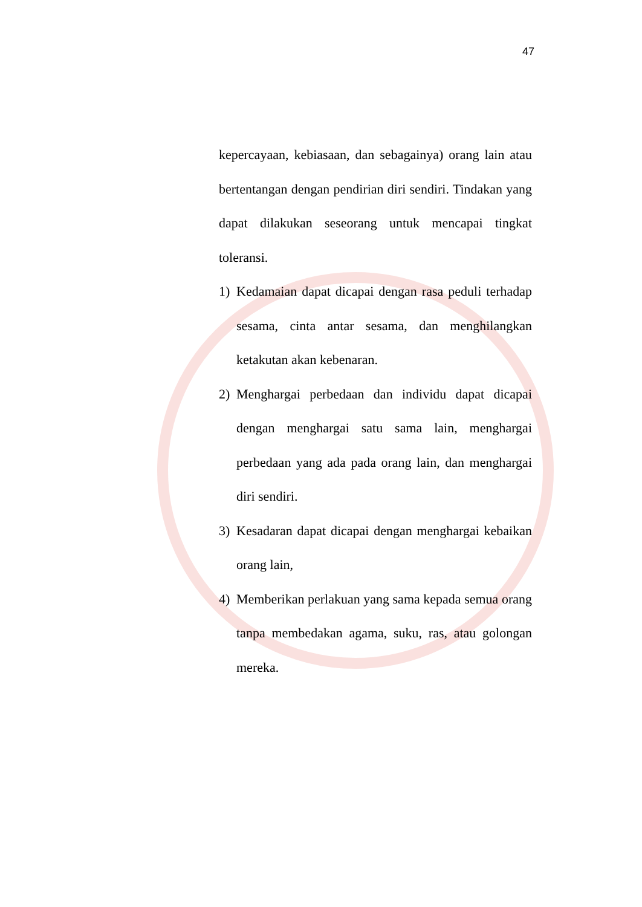47
kepercayaan, kebiasaan, dan sebagainya) orang lain atau bertentangan dengan pendirian diri sendiri. Tindakan yang dapat dilakukan seseorang untuk mencapai tingkat toleransi.
1) Kedamaian dapat dicapai dengan rasa peduli terhadap sesama, cinta antar sesama, dan menghilangkan ketakutan akan kebenaran.
2) Menghargai perbedaan dan individu dapat dicapai dengan menghargai satu sama lain, menghargai perbedaan yang ada pada orang lain, dan menghargai diri sendiri.
3) Kesadaran dapat dicapai dengan menghargai kebaikan orang lain,
4) Memberikan perlakuan yang sama kepada semua orang tanpa membedakan agama, suku, ras, atau golongan mereka.